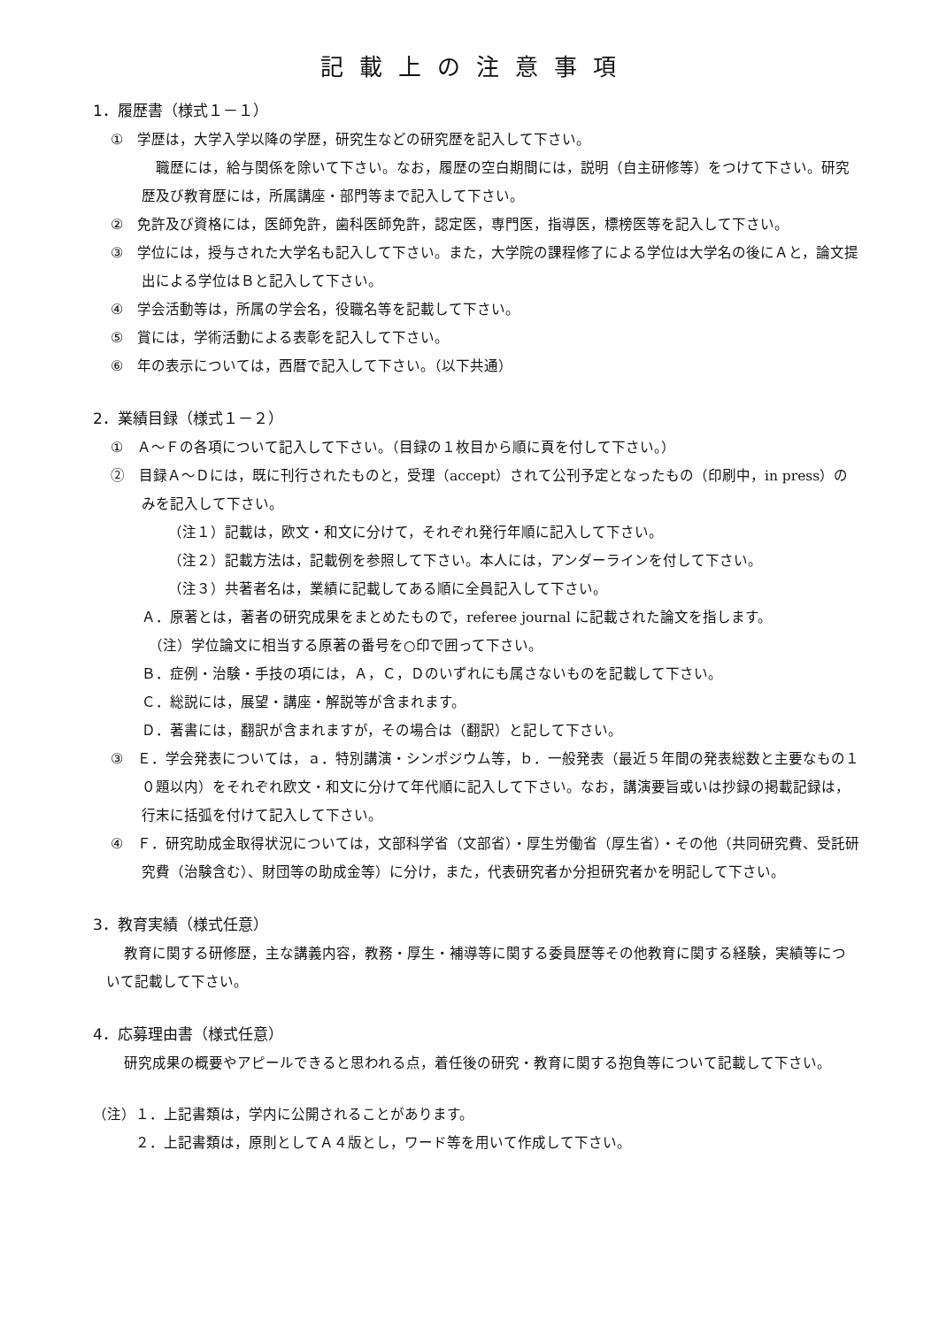記載上の注意事項
1．履歴書（様式１－１）
①　学歴は，大学入学以降の学歴，研究生などの研究歴を記入して下さい。
　職歴には，給与関係を除いて下さい。なお，履歴の空白期間には，説明（自主研修等）をつけて下さい。研究歴及び教育歴には，所属講座・部門等まで記入して下さい。
②　免許及び資格には，医師免許，歯科医師免許，認定医，専門医，指導医，標榜医等を記入して下さい。
③　学位には，授与された大学名も記入して下さい。また，大学院の課程修了による学位は大学名の後にＡと，論文提出による学位はＢと記入して下さい。
④　学会活動等は，所属の学会名，役職名等を記載して下さい。
⑤　賞には，学術活動による表彰を記入して下さい。
⑥　年の表示については，西暦で記入して下さい。（以下共通）
2．業績目録（様式１－２）
①　Ａ～Ｆの各項について記入して下さい。（目録の１枚目から順に頁を付して下さい。）
②　目録Ａ～Ｄには，既に刊行されたものと，受理（accept）されて公刊予定となったもの（印刷中，in press）のみを記入して下さい。
（注１）記載は，欧文・和文に分けて，それぞれ発行年順に記入して下さい。
（注２）記載方法は，記載例を参照して下さい。本人には，アンダーラインを付して下さい。
（注３）共著者名は，業績に記載してある順に全員記入して下さい。
Ａ．原著とは，著者の研究成果をまとめたもので，referee journal に記載された論文を指します。
　（注）学位論文に相当する原著の番号を○印で囲って下さい。
Ｂ．症例・治験・手技の項には，Ａ，Ｃ，Ｄのいずれにも属さないものを記載して下さい。
Ｃ．総説には，展望・講座・解説等が含まれます。
Ｄ．著書には，翻訳が含まれますが，その場合は（翻訳）と記して下さい。
③　Ｅ．学会発表については，ａ．特別講演・シンポジウム等，ｂ．一般発表（最近５年間の発表総数と主要なもの１０題以内）をそれぞれ欧文・和文に分けて年代順に記入して下さい。なお，講演要旨或いは抄録の掲載記録は，行末に括弧を付けて記入して下さい。
④　Ｆ．研究助成金取得状況については，文部科学省（文部省）・厚生労働省（厚生省）・その他（共同研究費、受託研究費（治験含む）、財団等の助成金等）に分け，また，代表研究者か分担研究者かを明記して下さい。
3．教育実績（様式任意）
教育に関する研修歴，主な講義内容，教務・厚生・補導等に関する委員歴等その他教育に関する経験，実績等について記載して下さい。
4．応募理由書（様式任意）
研究成果の概要やアピールできると思われる点，着任後の研究・教育に関する抱負等について記載して下さい。
（注）１．上記書類は，学内に公開されることがあります。
　　　２．上記書類は，原則としてＡ４版とし，ワード等を用いて作成して下さい。